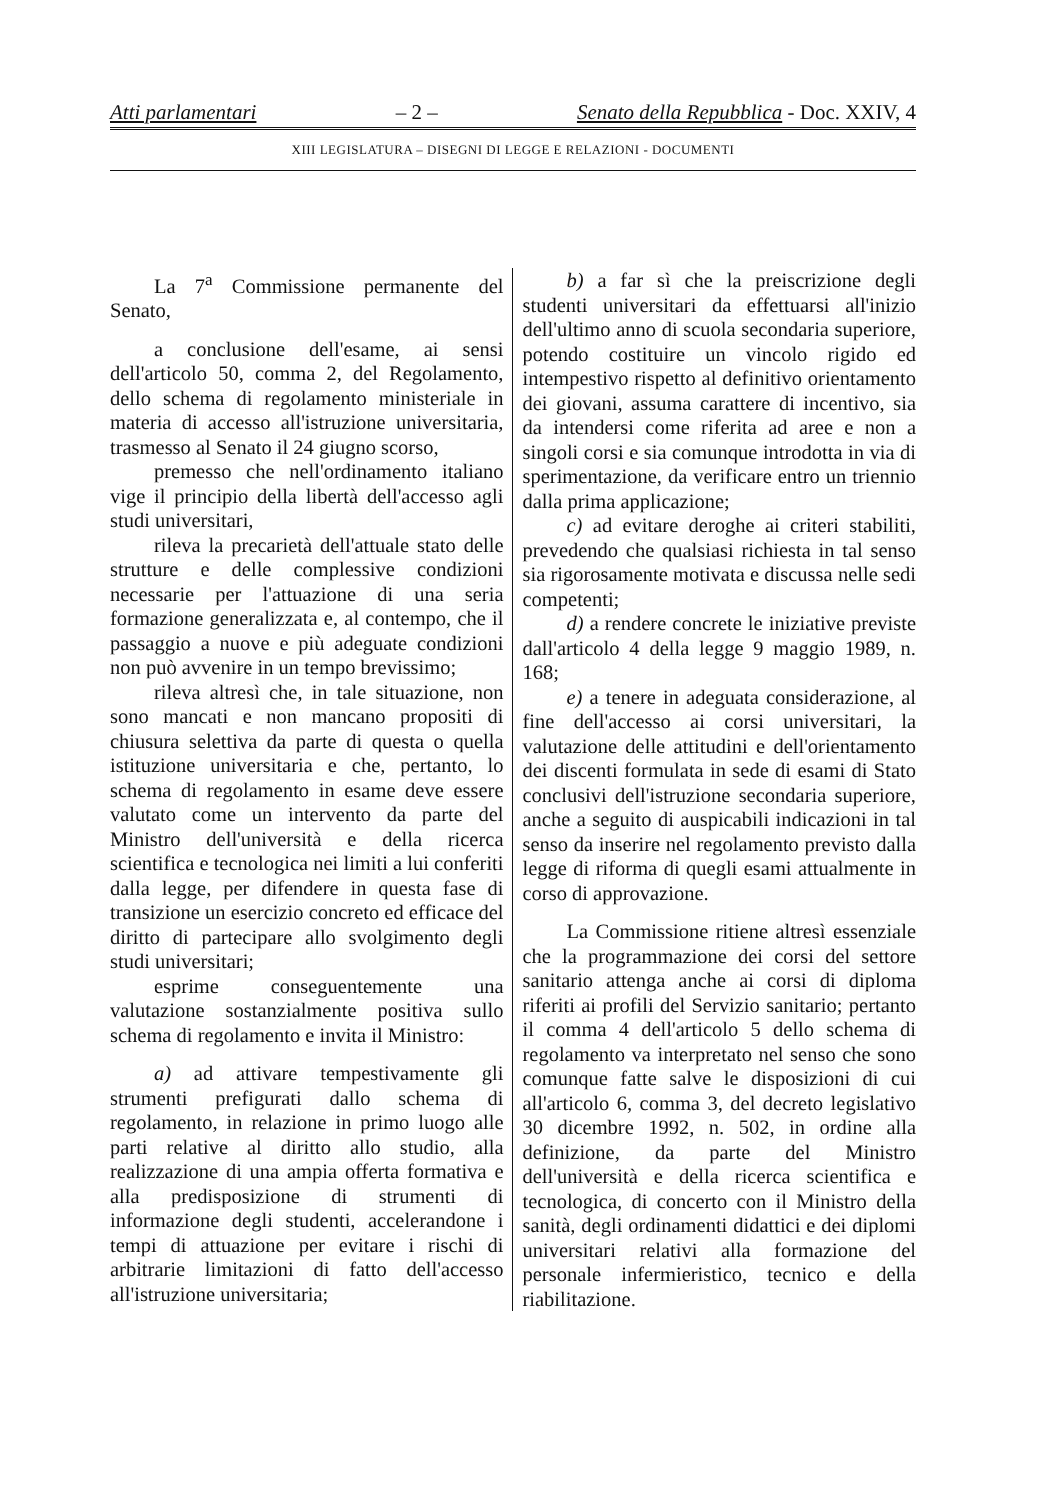Atti parlamentari – 2 – Senato della Repubblica - Doc. XXIV, 4
XIII LEGISLATURA – DISEGNI DI LEGGE E RELAZIONI - DOCUMENTI
La 7<sup>a</sup> Commissione permanente del Senato,
a conclusione dell'esame, ai sensi dell'articolo 50, comma 2, del Regolamento, dello schema di regolamento ministeriale in materia di accesso all'istruzione universitaria, trasmesso al Senato il 24 giugno scorso,
premesso che nell'ordinamento italiano vige il principio della libertà dell'accesso agli studi universitari,
rileva la precarietà dell'attuale stato delle strutture e delle complessive condizioni necessarie per l'attuazione di una seria formazione generalizzata e, al contempo, che il passaggio a nuove e più adeguate condizioni non può avvenire in un tempo brevissimo;
rileva altresì che, in tale situazione, non sono mancati e non mancano propositi di chiusura selettiva da parte di questa o quella istituzione universitaria e che, pertanto, lo schema di regolamento in esame deve essere valutato come un intervento da parte del Ministro dell'università e della ricerca scientifica e tecnologica nei limiti a lui conferiti dalla legge, per difendere in questa fase di transizione un esercizio concreto ed efficace del diritto di partecipare allo svolgimento degli studi universitari;
esprime conseguentemente una valutazione sostanzialmente positiva sullo schema di regolamento e invita il Ministro:
a) ad attivare tempestivamente gli strumenti prefigurati dallo schema di regolamento, in relazione in primo luogo alle parti relative al diritto allo studio, alla realizzazione di una ampia offerta formativa e alla predisposizione di strumenti di informazione degli studenti, accelerandone i tempi di attuazione per evitare i rischi di arbitrarie limitazioni di fatto dell'accesso all'istruzione universitaria;
b) a far sì che la preiscrizione degli studenti universitari da effettuarsi all'inizio dell'ultimo anno di scuola secondaria superiore, potendo costituire un vincolo rigido ed intempestivo rispetto al definitivo orientamento dei giovani, assuma carattere di incentivo, sia da intendersi come riferita ad aree e non a singoli corsi e sia comunque introdotta in via di sperimentazione, da verificare entro un triennio dalla prima applicazione;
c) ad evitare deroghe ai criteri stabiliti, prevedendo che qualsiasi richiesta in tal senso sia rigorosamente motivata e discussa nelle sedi competenti;
d) a rendere concrete le iniziative previste dall'articolo 4 della legge 9 maggio 1989, n. 168;
e) a tenere in adeguata considerazione, al fine dell'accesso ai corsi universitari, la valutazione delle attitudini e dell'orientamento dei discenti formulata in sede di esami di Stato conclusivi dell'istruzione secondaria superiore, anche a seguito di auspicabili indicazioni in tal senso da inserire nel regolamento previsto dalla legge di riforma di quegli esami attualmente in corso di approvazione.
La Commissione ritiene altresì essenziale che la programmazione dei corsi del settore sanitario attenga anche ai corsi di diploma riferiti ai profili del Servizio sanitario; pertanto il comma 4 dell'articolo 5 dello schema di regolamento va interpretato nel senso che sono comunque fatte salve le disposizioni di cui all'articolo 6, comma 3, del decreto legislativo 30 dicembre 1992, n. 502, in ordine alla definizione, da parte del Ministro dell'università e della ricerca scientifica e tecnologica, di concerto con il Ministro della sanità, degli ordinamenti didattici e dei diplomi universitari relativi alla formazione del personale infermieristico, tecnico e della riabilitazione.